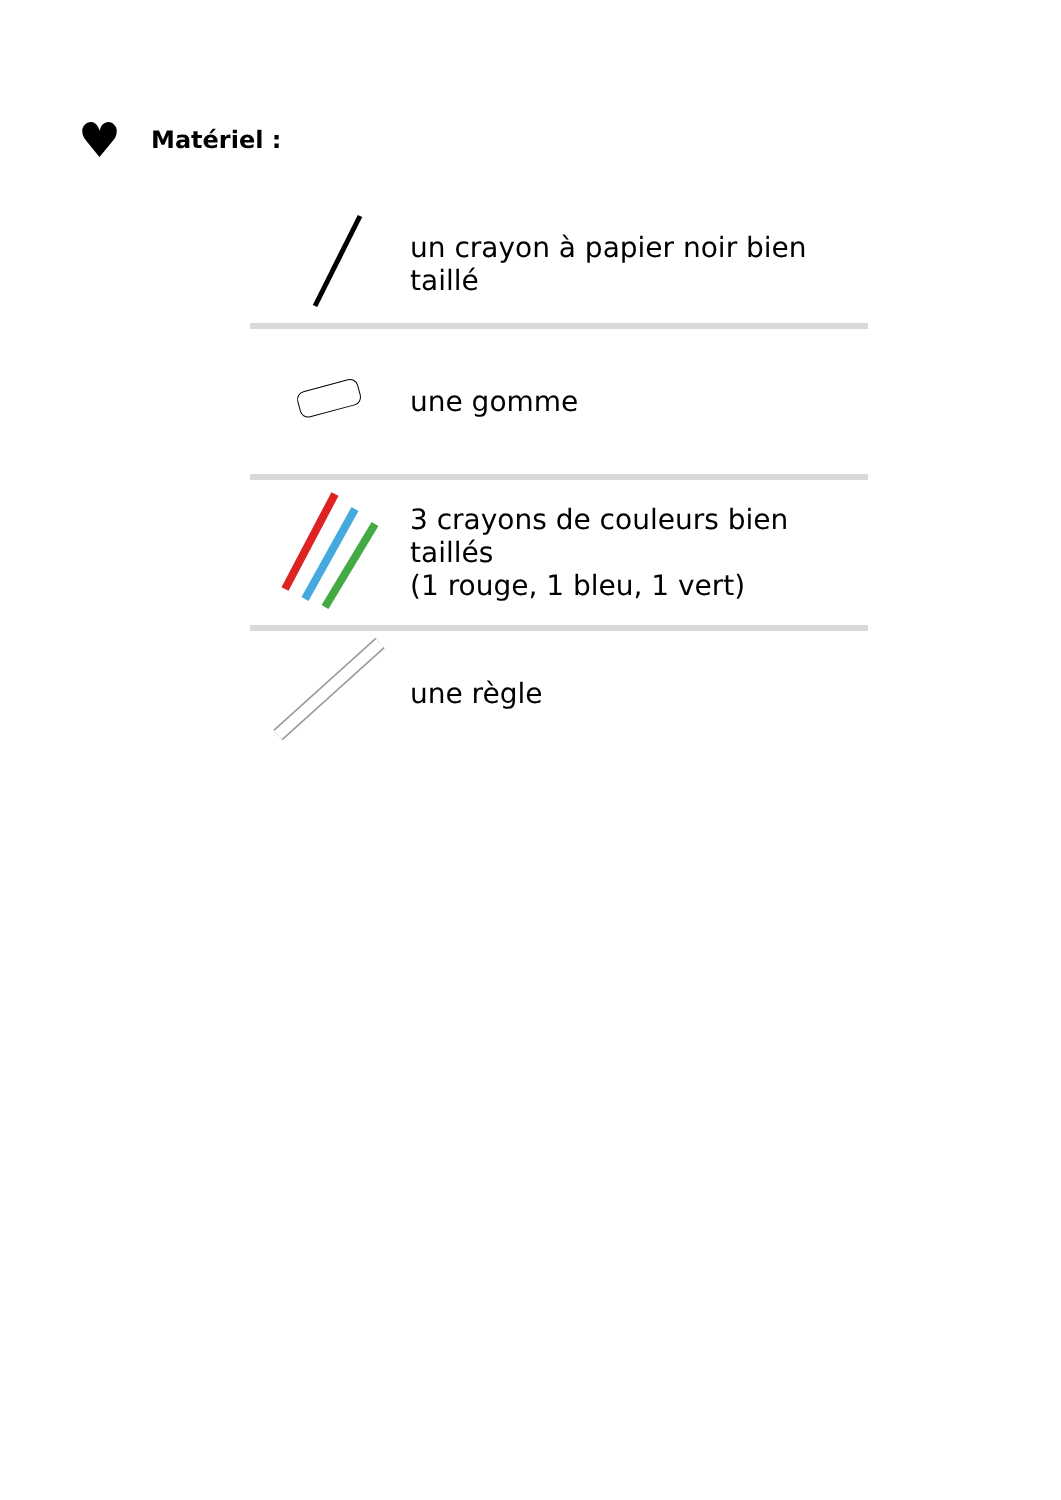♥ Matériel :
| | un crayon à papier noir bien taillé |
| | une gomme |
| | 3 crayons de couleurs bien taillés (1 rouge, 1 bleu, 1 vert) |
| | une règle |